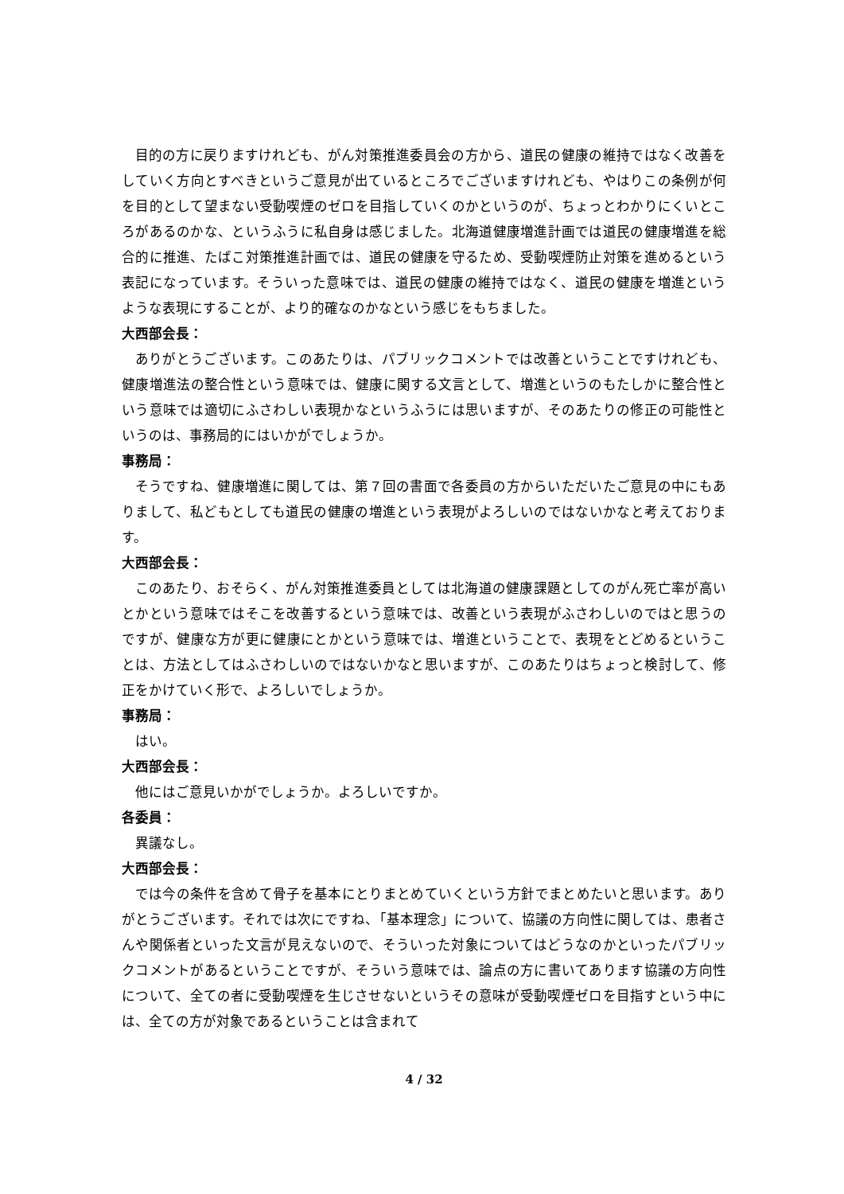目的の方に戻りますけれども、がん対策推進委員会の方から、道民の健康の維持ではなく改善をしていく方向とすべきというご意見が出ているところでございますけれども、やはりこの条例が何を目的として望まない受動喫煙のゼロを目指していくのかというのが、ちょっとわかりにくいところがあるのかな、というふうに私自身は感じました。北海道健康増進計画では道民の健康増進を総合的に推進、たばこ対策推進計画では、道民の健康を守るため、受動喫煙防止対策を進めるという表記になっています。そういった意味では、道民の健康の維持ではなく、道民の健康を増進というような表現にすることが、より的確なのかなという感じをもちました。
大西部会長：
ありがとうございます。このあたりは、パブリックコメントでは改善ということですけれども、健康増進法の整合性という意味では、健康に関する文言として、増進というのもたしかに整合性という意味では適切にふさわしい表現かなというふうには思いますが、そのあたりの修正の可能性というのは、事務局的にはいかがでしょうか。
事務局：
そうですね、健康増進に関しては、第７回の書面で各委員の方からいただいたご意見の中にもありまして、私どもとしても道民の健康の増進という表現がよろしいのではないかなと考えております。
大西部会長：
このあたり、おそらく、がん対策推進委員としては北海道の健康課題としてのがん死亡率が高いとかという意味ではそこを改善するという意味では、改善という表現がふさわしいのではと思うのですが、健康な方が更に健康にとかという意味では、増進ということで、表現をとどめるということは、方法としてはふさわしいのではないかなと思いますが、このあたりはちょっと検討して、修正をかけていく形で、よろしいでしょうか。
事務局：
はい。
大西部会長：
他にはご意見いかがでしょうか。よろしいですか。
各委員：
異議なし。
大西部会長：
では今の条件を含めて骨子を基本にとりまとめていくという方針でまとめたいと思います。ありがとうございます。それでは次にですね、「基本理念」について、協議の方向性に関しては、患者さんや関係者といった文言が見えないので、そういった対象についてはどうなのかといったパブリックコメントがあるということですが、そういう意味では、論点の方に書いてあります協議の方向性について、全ての者に受動喫煙を生じさせないというその意味が受動喫煙ゼロを目指すという中には、全ての方が対象であるということは含まれて
4 / 32